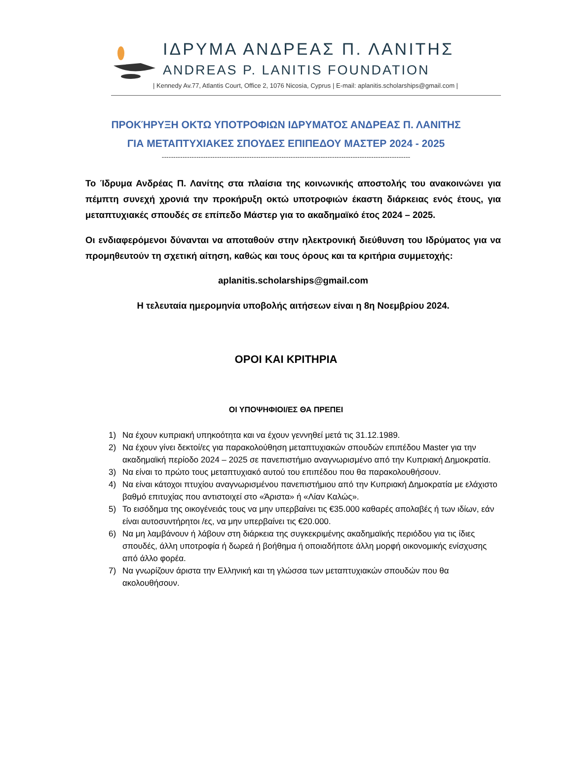ΙΔΡΥΜΑ ΑΝΔΡΕΑΣ Π. ΛΑΝΙΤΗΣ
ANDREAS P. LANITIS FOUNDATION
| Kennedy Av.77, Atlantis Court, Office 2, 1076 Nicosia, Cyprus | E-mail: aplanitis.scholarships@gmail.com |
ΠΡΟΚΉΡΥΞΗ ΟΚΤΩ ΥΠΟΤΡΟΦΙΩΝ ΙΔΡΥΜΑΤΟΣ ΑΝΔΡΕΑΣ Π. ΛΑΝΙΤΗΣ
ΓΙΑ ΜΕΤΑΠΤΥΧΙΑΚΕΣ ΣΠΟΥΔΕΣ ΕΠΙΠΕΔΟΥ ΜΑΣΤΕΡ 2024 - 2025
------------------------------------------------------------------------------------------------------------
Το Ίδρυμα Ανδρέας Π. Λανίτης στα πλαίσια της κοινωνικής αποστολής του ανακοινώνει για πέμπτη συνεχή χρονιά την προκήρυξη οκτώ υποτροφιών έκαστη διάρκειας ενός έτους, για μεταπτυχιακές σπουδές σε επίπεδο Μάστερ για το ακαδημαϊκό έτος 2024 – 2025.
Οι ενδιαφερόμενοι δύνανται να αποταθούν στην ηλεκτρονική διεύθυνση του Ιδρύματος για να προμηθευτούν τη σχετική αίτηση, καθώς και τους όρους και τα κριτήρια συμμετοχής:
aplanitis.scholarships@gmail.com
Η τελευταία ημερομηνία υποβολής αιτήσεων είναι η 8η Νοεμβρίου 2024.
ΟΡΟΙ ΚΑΙ ΚΡΙΤΗΡΙΑ
ΟΙ ΥΠΟΨΗΦΙΟΙ/ΕΣ ΘΑ ΠΡΕΠΕΙ
1) Να έχουν κυπριακή υπηκοότητα και να έχουν γεννηθεί μετά τις 31.12.1989.
2) Να έχουν γίνει δεκτοί/ες για παρακολούθηση μεταπτυχιακών σπουδών επιπέδου Master για την ακαδημαϊκή περίοδο 2024 – 2025 σε πανεπιστήμιο αναγνωρισμένο από την Κυπριακή Δημοκρατία.
3) Να είναι το πρώτο τους μεταπτυχιακό αυτού του επιπέδου που θα παρακολουθήσουν.
4) Να είναι κάτοχοι πτυχίου αναγνωρισμένου πανεπιστήμιου από την Κυπριακή Δημοκρατία με ελάχιστο βαθμό επιτυχίας που αντιστοιχεί στο «Άριστα» ή «Λίαν Καλώς».
5) Το εισόδημα της οικογένειάς τους να μην υπερβαίνει τις €35.000 καθαρές απολαβές ή των ιδίων, εάν είναι αυτοσυντήρητοι /ες, να μην υπερβαίνει τις €20.000.
6) Να μη λαμβάνουν ή λάβουν στη διάρκεια της συγκεκριμένης ακαδημαϊκής περιόδου για τις ίδιες σπουδές, άλλη υποτροφία ή δωρεά ή βοήθημα ή οποιαδήποτε άλλη μορφή οικονομικής ενίσχυσης από άλλο φορέα.
7) Να γνωρίζουν άριστα την Ελληνική και τη γλώσσα των μεταπτυχιακών σπουδών που θα ακολουθήσουν.